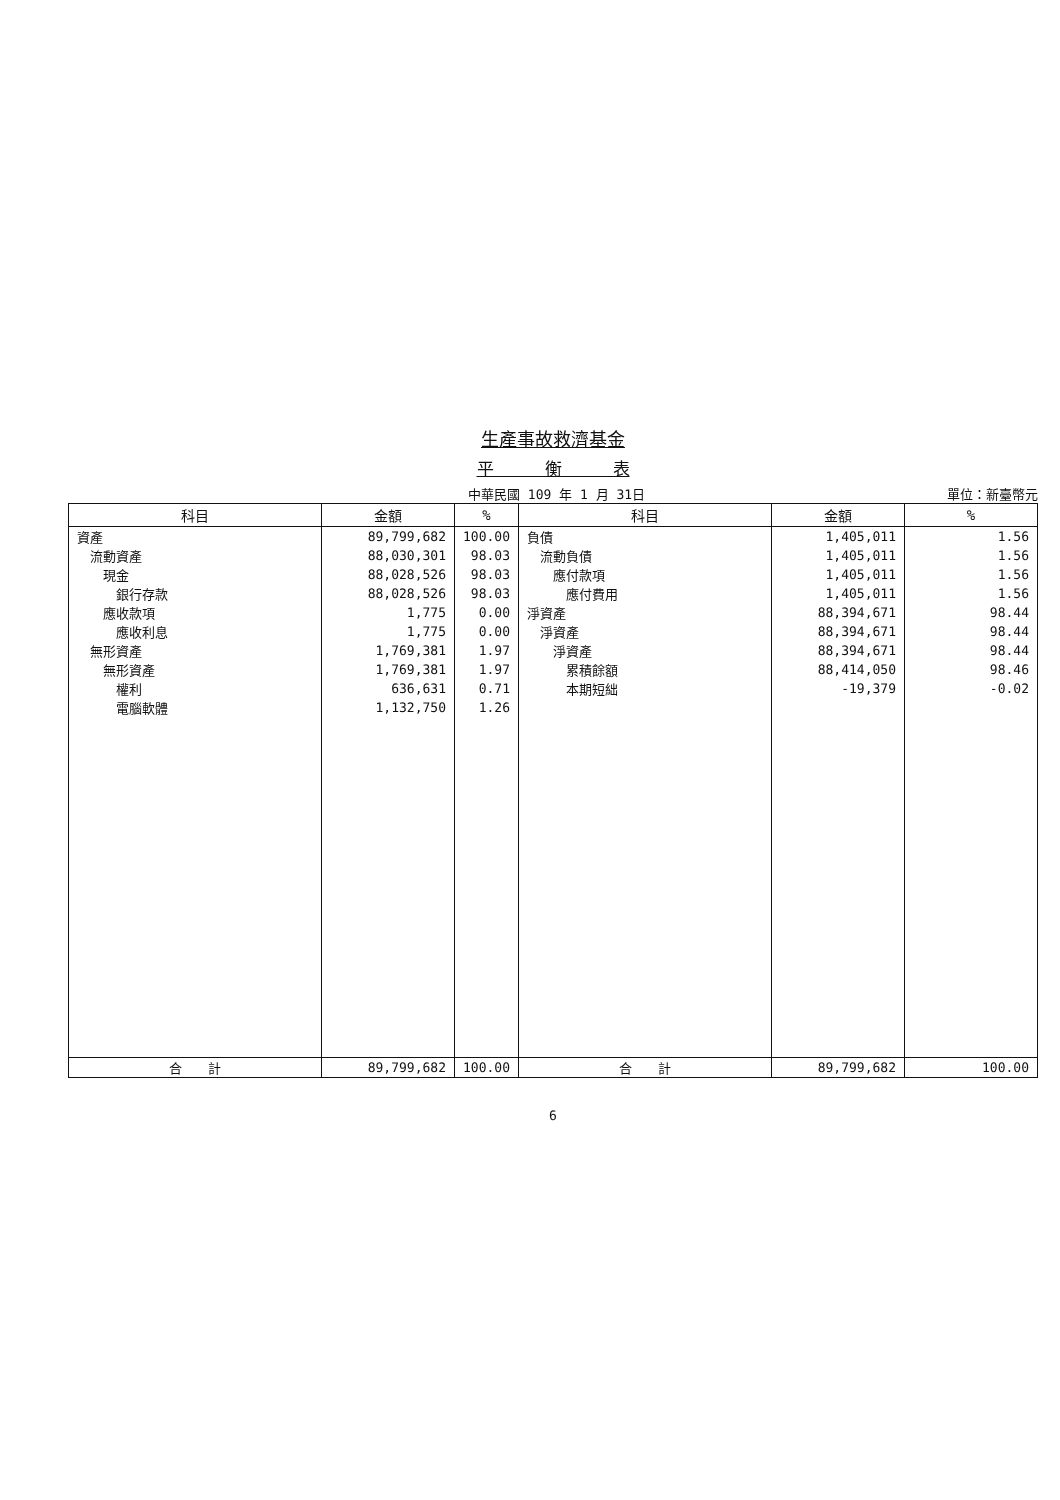生產事故救濟基金
平　　　衡　　　表
中華民國 109 年 1 月 31日 單位：新臺幣元
| 科目 | 金額 | % | 科目 | 金額 | % |
| --- | --- | --- | --- | --- | --- |
| 資產 | 89,799,682 | 100.00 | 負債 | 1,405,011 | 1.56 |
| 流動資產 | 88,030,301 | 98.03 | 流動負債 | 1,405,011 | 1.56 |
| 現金 | 88,028,526 | 98.03 | 應付款項 | 1,405,011 | 1.56 |
| 銀行存款 | 88,028,526 | 98.03 | 應付費用 | 1,405,011 | 1.56 |
| 應收款項 | 1,775 | 0.00 | 淨資產 | 88,394,671 | 98.44 |
| 應收利息 | 1,775 | 0.00 | 淨資產 | 88,394,671 | 98.44 |
| 無形資產 | 1,769,381 | 1.97 | 淨資產 | 88,394,671 | 98.44 |
| 無形資產 | 1,769,381 | 1.97 | 累積餘額 | 88,414,050 | 98.46 |
| 權利 | 636,631 | 0.71 | 本期短絀 | -19,379 | -0.02 |
| 電腦軟體 | 1,132,750 | 1.26 | | | |
| 合 計 | 89,799,682 | 100.00 | 合 計 | 89,799,682 | 100.00 |
6